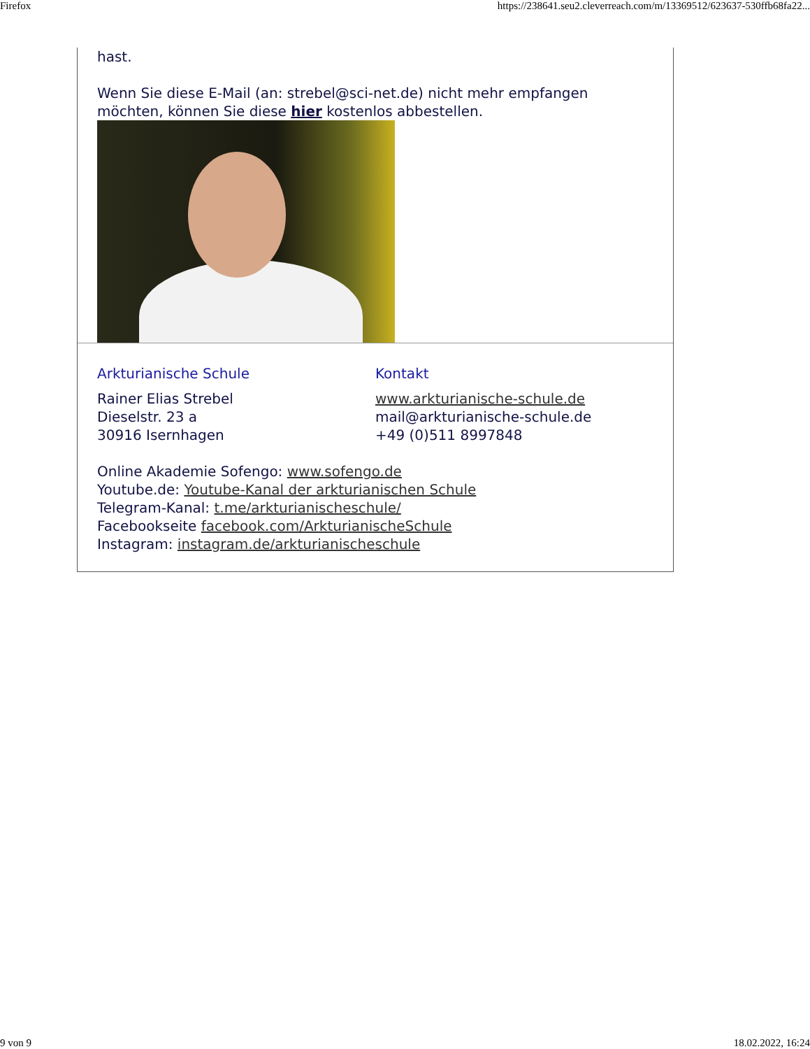Firefox https://238641.seu2.cleverreach.com/m/13369512/623637-530ffb68fa22...
hast.
Wenn Sie diese E-Mail (an: strebel@sci-net.de) nicht mehr empfangen möchten, können Sie diese hier kostenlos abbestellen.
Arkturianische Schule
Rainer Elias Strebel
Dieselstr. 23 a
30916 Isernhagen
Kontakt
www.arkturianische-schule.de
mail@arkturianische-schule.de
+49 (0)511 8997848
Online Akademie Sofengo: www.sofengo.de
Youtube.de: Youtube-Kanal der arkturianischen Schule
Telegram-Kanal: t.me/arkturianischeschule/
Facebookseite facebook.com/ArkturianischeSchule
Instagram: instagram.de/arkturianischeschule
9 von 9 18.02.2022, 16:24